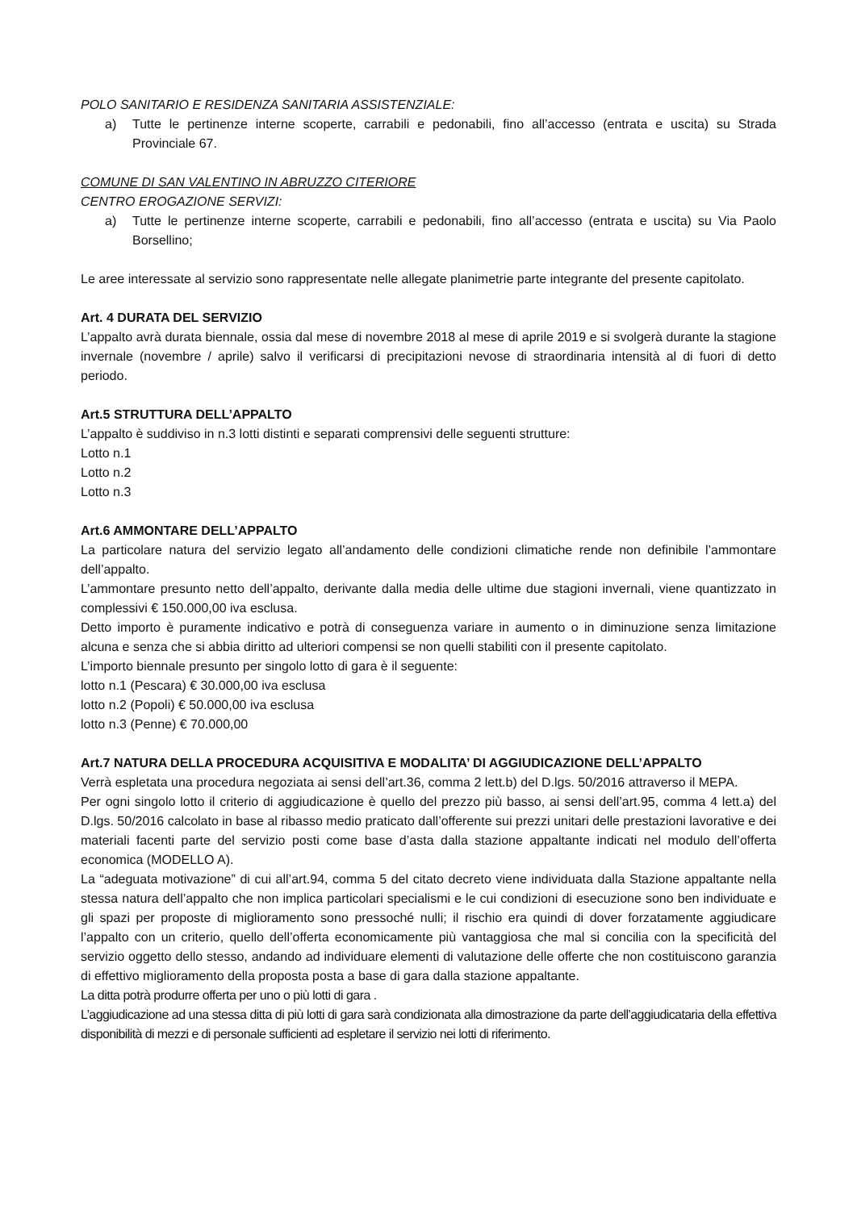POLO SANITARIO E RESIDENZA SANITARIA ASSISTENZIALE:
a) Tutte le pertinenze interne scoperte, carrabili e pedonabili, fino all’accesso (entrata e uscita) su Strada Provinciale 67.
COMUNE DI SAN VALENTINO IN ABRUZZO CITERIORE
CENTRO EROGAZIONE SERVIZI:
a) Tutte le pertinenze interne scoperte, carrabili e pedonabili, fino all’accesso (entrata e uscita) su Via Paolo Borsellino;
Le aree interessate al servizio sono rappresentate nelle allegate planimetrie parte integrante del presente capitolato.
Art. 4 DURATA DEL SERVIZIO
L’appalto avrà durata biennale, ossia dal mese di novembre 2018 al mese di aprile 2019 e si svolgerà durante la stagione invernale (novembre / aprile) salvo il verificarsi di precipitazioni nevose di straordinaria intensità al di fuori di detto periodo.
Art.5 STRUTTURA DELL’APPALTO
L’appalto è suddiviso in n.3 lotti distinti e separati comprensivi delle seguenti strutture:
Lotto n.1
Lotto n.2
Lotto n.3
Art.6 AMMONTARE DELL’APPALTO
La particolare natura del servizio legato all’andamento delle condizioni climatiche rende non definibile l’ammontare dell’appalto.
L’ammontare presunto netto dell’appalto, derivante dalla media delle ultime due stagioni invernali, viene quantizzato in complessivi € 150.000,00 iva esclusa.
Detto importo è puramente indicativo e potrà di conseguenza variare in aumento o in diminuzione senza limitazione alcuna e senza che si abbia diritto ad ulteriori compensi se non quelli stabiliti con il presente capitolato.
L’importo biennale presunto per singolo lotto di gara è il seguente:
lotto n.1 (Pescara) € 30.000,00 iva esclusa
lotto n.2 (Popoli) € 50.000,00 iva esclusa
lotto n.3 (Penne) € 70.000,00
Art.7 NATURA DELLA PROCEDURA ACQUISITIVA E MODALITA’ DI AGGIUDICAZIONE DELL’APPALTO
Verrà espletata una procedura negoziata ai sensi dell’art.36, comma 2 lett.b) del D.lgs. 50/2016 attraverso il MEPA.
Per ogni singolo lotto il criterio di aggiudicazione è quello del prezzo più basso, ai sensi dell’art.95, comma 4 lett.a) del D.lgs. 50/2016 calcolato in base al ribasso medio praticato dall’offerente sui prezzi unitari delle prestazioni lavorative e dei materiali facenti parte del servizio posti come base d’asta dalla stazione appaltante indicati nel modulo dell’offerta economica (MODELLO A).
La “adeguata motivazione” di cui all’art.94, comma 5 del citato decreto viene individuata dalla Stazione appaltante nella stessa natura dell’appalto che non implica particolari specialismi e le cui condizioni di esecuzione sono ben individuate e gli spazi per proposte di miglioramento sono pressoché nulli; il rischio era quindi di dover forzatamente aggiudicare l’appalto con un criterio, quello dell’offerta economicamente più vantaggiosa che mal si concilia con la specificità del servizio oggetto dello stesso, andando ad individuare elementi di valutazione delle offerte che non costituiscono garanzia di effettivo miglioramento della proposta posta a base di gara dalla stazione appaltante.
La ditta potrà produrre offerta per uno o più lotti di gara .
L’aggiudicazione ad una stessa ditta di più lotti di gara sarà condizionata alla dimostrazione da parte dell’aggiudicataria della effettiva disponibilità di mezzi e di personale sufficienti ad espletare il servizio nei lotti di riferimento.